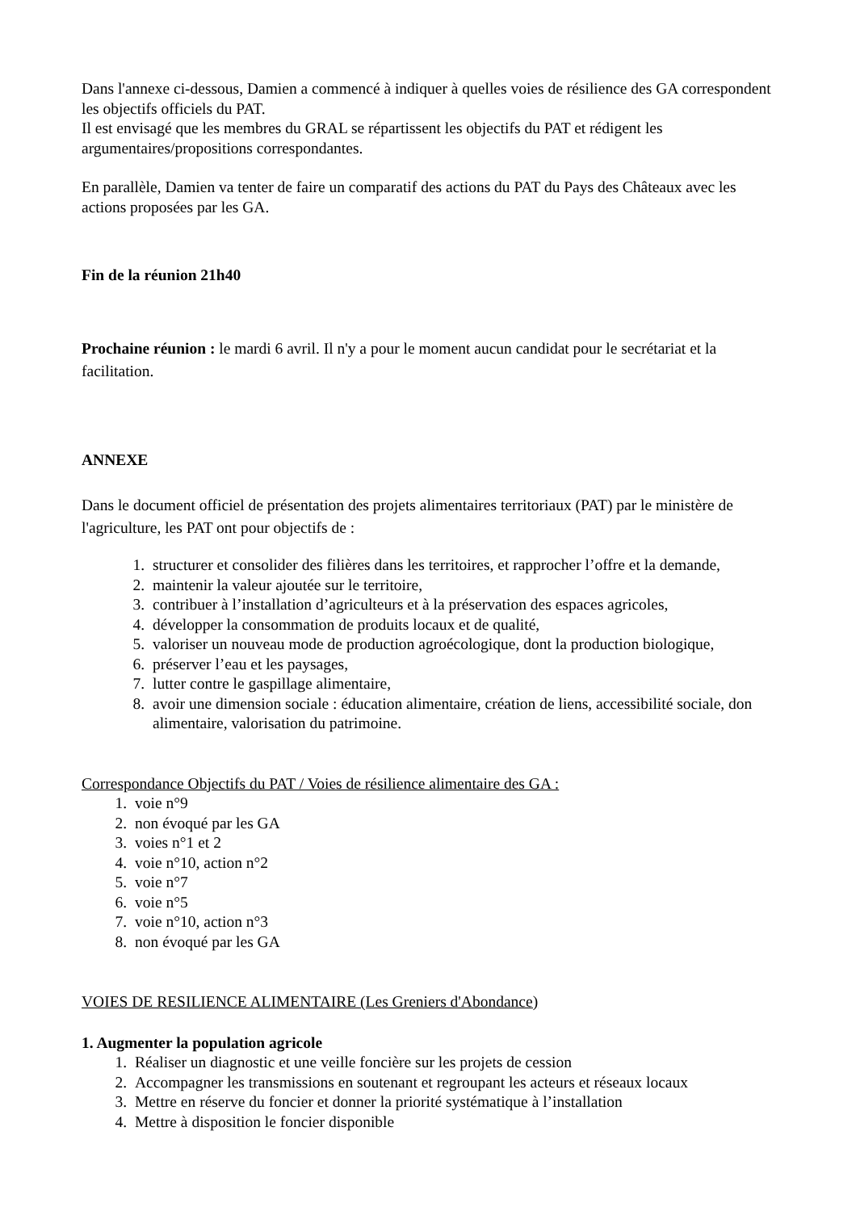Dans l'annexe ci-dessous, Damien a commencé à indiquer à quelles voies de résilience des GA correspondent les objectifs officiels du PAT.
Il est envisagé que les membres du GRAL se répartissent les objectifs du PAT et rédigent les argumentaires/propositions correspondantes.
En parallèle, Damien va tenter de faire un comparatif des actions du PAT du Pays des Châteaux avec les actions proposées par les GA.
Fin de la réunion 21h40
Prochaine réunion : le mardi 6 avril. Il n'y a pour le moment aucun candidat pour le secrétariat et la facilitation.
ANNEXE
Dans le document officiel de présentation des projets alimentaires territoriaux (PAT) par le ministère de l'agriculture, les PAT ont pour objectifs de :
1. structurer et consolider des filières dans les territoires, et rapprocher l’offre et la demande,
2. maintenir la valeur ajoutée sur le territoire,
3. contribuer à l’installation d’agriculteurs et à la préservation des espaces agricoles,
4. développer la consommation de produits locaux et de qualité,
5. valoriser un nouveau mode de production agroécologique, dont la production biologique,
6. préserver l’eau et les paysages,
7. lutter contre le gaspillage alimentaire,
8. avoir une dimension sociale : éducation alimentaire, création de liens, accessibilité sociale, don alimentaire, valorisation du patrimoine.
Correspondance Objectifs du PAT / Voies de résilience alimentaire des GA :
1. voie n°9
2. non évoqué par les GA
3. voies n°1 et 2
4. voie n°10, action n°2
5. voie n°7
6. voie n°5
7. voie n°10, action n°3
8. non évoqué par les GA
VOIES DE RESILIENCE ALIMENTAIRE (Les Greniers d'Abondance)
1. Augmenter la population agricole
1. Réaliser un diagnostic et une veille foncière sur les projets de cession
2. Accompagner les transmissions en soutenant et regroupant les acteurs et réseaux locaux
3. Mettre en réserve du foncier et donner la priorité systématique à l’installation
4. Mettre à disposition le foncier disponible